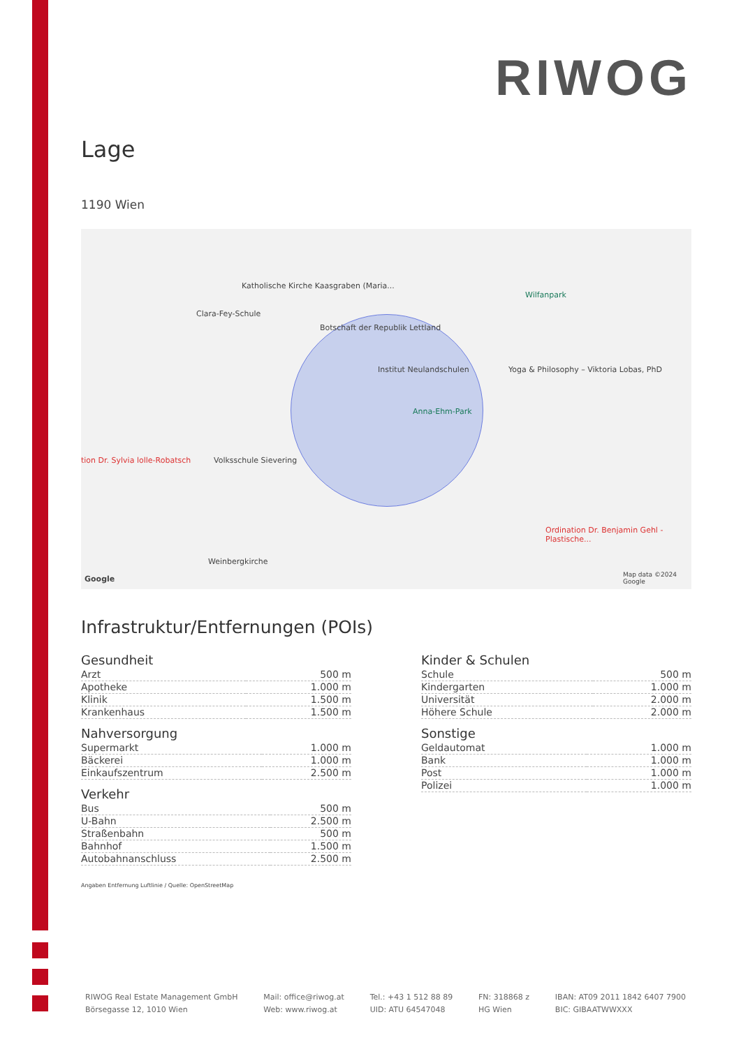RIWOG
Lage
1190 Wien
Katholische Kirche Kaasgraben (Maria...
Clara-Fey-Schule
Botschaft der Republik Lettland
Institut Neulandschulen
Anna-Ehm-Park
Volksschule Sievering
Weinbergkirche
Wilfanpark
Yoga & Philosophy – Viktoria Lobas, PhD
Ordination Dr. Benjamin Gehl - Plastische...
tion Dr. Sylvia lolle-Robatsch
Map data ©2024 Google Google
Infrastruktur/Entfernungen (POIs)
Gesundheit
| Arzt | 500 m |
| Apotheke | 1.000 m |
| Klinik | 1.500 m |
| Krankenhaus | 1.500 m |
Nahversorgung
| Supermarkt | 1.000 m |
| Bäckerei | 1.000 m |
| Einkaufszentrum | 2.500 m |
Verkehr
| Bus | 500 m |
| U-Bahn | 2.500 m |
| Straßenbahn | 500 m |
| Bahnhof | 1.500 m |
| Autobahnanschluss | 2.500 m |
Kinder & Schulen
| Schule | 500 m |
| Kindergarten | 1.000 m |
| Universität | 2.000 m |
| Höhere Schule | 2.000 m |
Sonstige
| Geldautomat | 1.000 m |
| Bank | 1.000 m |
| Post | 1.000 m |
| Polizei | 1.000 m |
Angaben Entfernung Luftlinie / Quelle: OpenStreetMap
RIWOG Real Estate Management GmbH
Börsegasse 12, 1010 Wien
Mail: office@riwog.at
Web: www.riwog.at
Tel.: +43 1 512 88 89
UID: ATU 64547048
FN: 318868 z
HG Wien
IBAN: AT09 2011 1842 6407 7900
BIC: GIBAATWWXXX